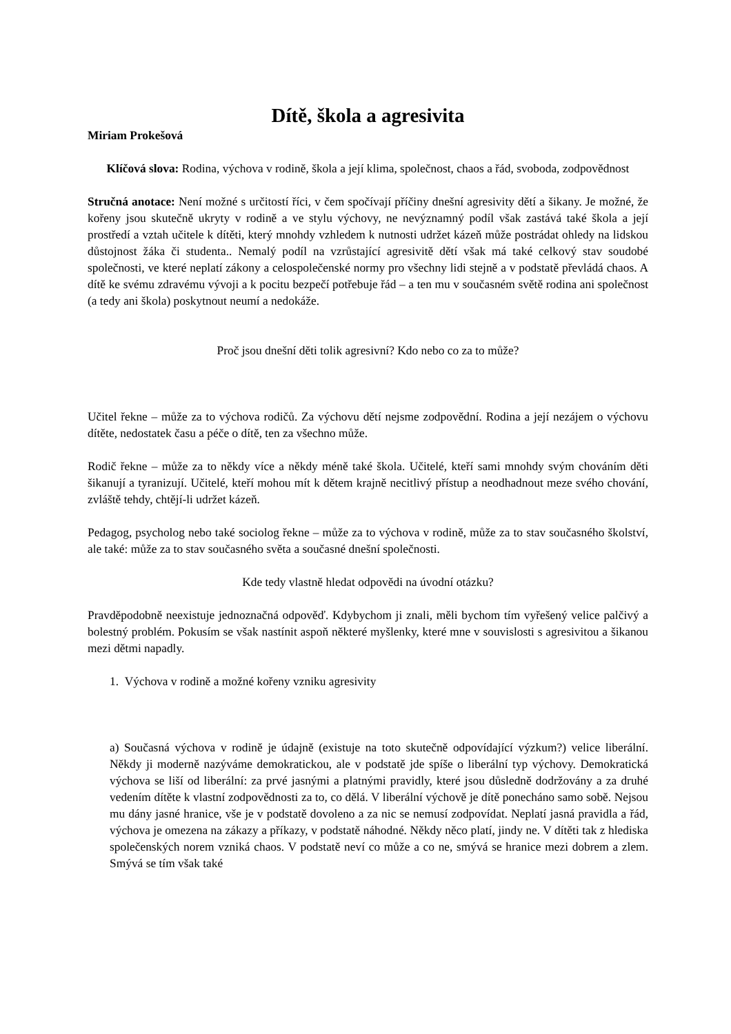Dítě, škola a agresivita
Miriam Prokešová
Klíčová slova: Rodina, výchova v rodině, škola a její klima, společnost, chaos a řád, svoboda, zodpovědnost
Stručná anotace: Není možné s určitostí říci, v čem spočívají příčiny dnešní agresivity dětí a šikany. Je možné, že kořeny jsou skutečně ukryty v rodině a ve stylu výchovy, ne nevýznamný podíl však zastává také škola a její prostředí a vztah učitele k dítěti, který mnohdy vzhledem k nutnosti udržet kázeň může postrádat ohledy na lidskou důstojnost žáka či studenta.. Nemalý podíl na vzrůstající agresivitě dětí však má také celkový stav soudobé společnosti, ve které neplatí zákony a celospolečenské normy pro všechny lidi stejně a v podstatě převládá chaos. A dítě ke svému zdravému vývoji a k pocitu bezpečí potřebuje řád – a ten mu v současném světě rodina ani společnost (a tedy ani škola) poskytnout neumí a nedokáže.
Proč jsou dnešní děti tolik agresivní? Kdo nebo co za to může?
Učitel řekne – může za to výchova rodičů. Za výchovu dětí nejsme zodpovědní. Rodina a její nezájem o výchovu dítěte, nedostatek času a péče o dítě, ten za všechno může.
Rodič řekne – může za to někdy více a někdy méně také škola. Učitelé, kteří sami mnohdy svým chováním děti šikanují a tyranizují. Učitelé, kteří mohou mít k dětem krajně necitlivý přístup a neodhadnout meze svého chování, zvláště tehdy, chtějí-li udržet kázeň.
Pedagog, psycholog nebo také sociolog řekne – může za to výchova v rodině, může za to stav současného školství, ale také: může za to stav současného světa a současné dnešní společnosti.
Kde tedy vlastně hledat odpovědi na úvodní otázku?
Pravděpodobně neexistuje jednoznačná odpověď. Kdybychom ji znali, měli bychom tím vyřešený velice palčivý a bolestný problém. Pokusím se však nastínit aspoň některé myšlenky, které mne v souvislosti s agresivitou a šikanou mezi dětmi napadly.
1. Výchova v rodině a možné kořeny vzniku agresivity
a) Současná výchova v rodině je údajně (existuje na toto skutečně odpovídající výzkum?) velice liberální. Někdy ji moderně nazýváme demokratickou, ale v podstatě jde spíše o liberální typ výchovy. Demokratická výchova se liší od liberální: za prvé jasnými a platnými pravidly, které jsou důsledně dodržovány a za druhé vedením dítěte k vlastní zodpovědnosti za to, co dělá. V liberální výchově je dítě ponecháno samo sobě. Nejsou mu dány jasné hranice, vše je v podstatě dovoleno a za nic se nemusí zodpovídat. Neplatí jasná pravidla a řád, výchova je omezena na zákazy a příkazy, v podstatě náhodné. Někdy něco platí, jindy ne. V dítěti tak z hlediska společenských norem vzniká chaos. V podstatě neví co může a co ne, smývá se hranice mezi dobrem a zlem. Smývá se tím však také